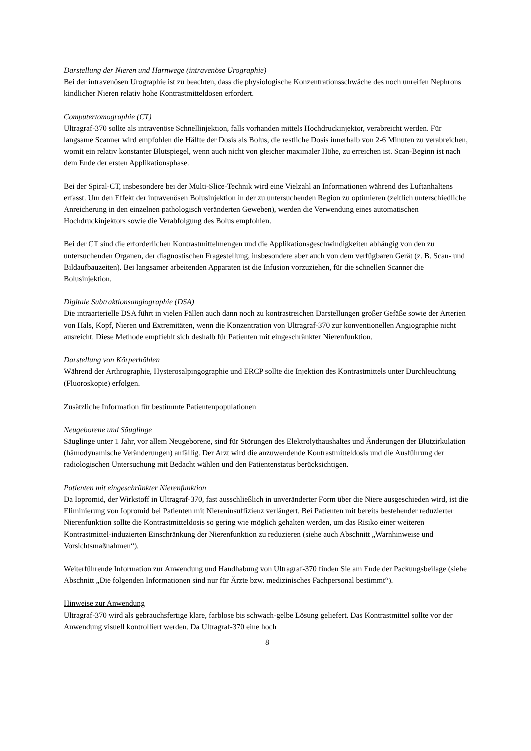Darstellung der Nieren und Harnwege (intravenöse Urographie)
Bei der intravenösen Urographie ist zu beachten, dass die physiologische Konzentrationsschwäche des noch unreifen Nephrons kindlicher Nieren relativ hohe Kontrastmitteldosen erfordert.
Computertomographie (CT)
Ultragraf-370 sollte als intravenöse Schnellinjektion, falls vorhanden mittels Hochdruckinjektor, verabreicht werden. Für langsame Scanner wird empfohlen die Hälfte der Dosis als Bolus, die restliche Dosis innerhalb von 2-6 Minuten zu verabreichen, womit ein relativ konstanter Blutspiegel, wenn auch nicht von gleicher maximaler Höhe, zu erreichen ist. Scan-Beginn ist nach dem Ende der ersten Applikationsphase.
Bei der Spiral-CT, insbesondere bei der Multi-Slice-Technik wird eine Vielzahl an Informationen während des Luftanhaltens erfasst. Um den Effekt der intravenösen Bolusinjektion in der zu untersuchenden Region zu optimieren (zeitlich unterschiedliche Anreicherung in den einzelnen pathologisch veränderten Geweben), werden die Verwendung eines automatischen Hochdruckinjektors sowie die Verabfolgung des Bolus empfohlen.
Bei der CT sind die erforderlichen Kontrastmittelmengen und die Applikationsgeschwindigkeiten abhängig von den zu untersuchenden Organen, der diagnostischen Fragestellung, insbesondere aber auch von dem verfügbaren Gerät (z. B. Scan- und Bildaufbauzeiten). Bei langsamer arbeitenden Apparaten ist die Infusion vorzuziehen, für die schnellen Scanner die Bolusinjektion.
Digitale Subtraktionsangiographie (DSA)
Die intraarterielle DSA führt in vielen Fällen auch dann noch zu kontrastreichen Darstellungen großer Gefäße sowie der Arterien von Hals, Kopf, Nieren und Extremitäten, wenn die Konzentration von Ultragraf-370 zur konventionellen Angiographie nicht ausreicht. Diese Methode empfiehlt sich deshalb für Patienten mit eingeschränkter Nierenfunktion.
Darstellung von Körperhöhlen
Während der Arthrographie, Hysterosalpingographie und ERCP sollte die Injektion des Kontrastmittels unter Durchleuchtung (Fluoroskopie) erfolgen.
Zusätzliche Information für bestimmte Patientenpopulationen
Neugeborene und Säuglinge
Säuglinge unter 1 Jahr, vor allem Neugeborene, sind für Störungen des Elektrolythaushaltes und Änderungen der Blutzirkulation (hämodynamische Veränderungen) anfällig. Der Arzt wird die anzuwendende Kontrastmitteldosis und die Ausführung der radiologischen Untersuchung mit Bedacht wählen und den Patientenstatus berücksichtigen.
Patienten mit eingeschränkter Nierenfunktion
Da Iopromid, der Wirkstoff in Ultragraf-370, fast ausschließlich in unveränderter Form über die Niere ausgeschieden wird, ist die Eliminierung von Iopromid bei Patienten mit Niereninsuffizienz verlängert. Bei Patienten mit bereits bestehender reduzierter Nierenfunktion sollte die Kontrastmitteldosis so gering wie möglich gehalten werden, um das Risiko einer weiteren Kontrastmittel-induzierten Einschränkung der Nierenfunktion zu reduzieren (siehe auch Abschnitt „Warnhinweise und Vorsichtsmaßnahmen“).
Weiterführende Information zur Anwendung und Handhabung von Ultragraf-370 finden Sie am Ende der Packungsbeilage (siehe Abschnitt „Die folgenden Informationen sind nur für Ärzte bzw. medizinisches Fachpersonal bestimmt“).
Hinweise zur Anwendung
Ultragraf-370 wird als gebrauchsfertige klare, farblose bis schwach-gelbe Lösung geliefert. Das Kontrastmittel sollte vor der Anwendung visuell kontrolliert werden. Da Ultragraf-370 eine hoch
8